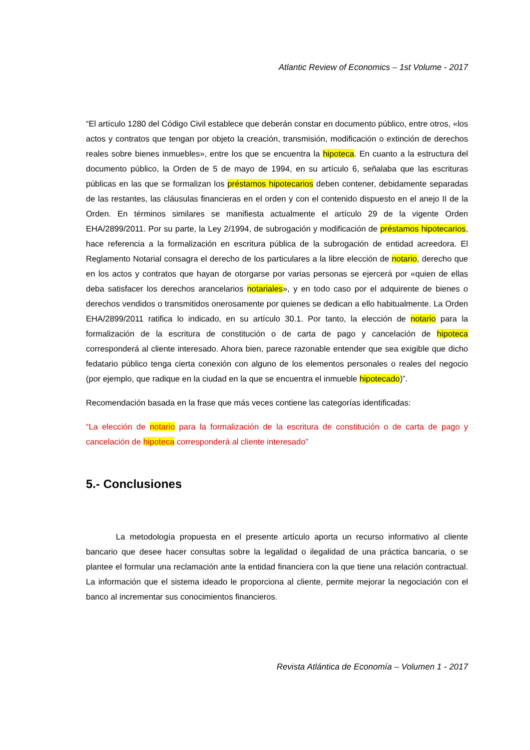Atlantic Review of Economics – 1st Volume - 2017
“El artículo 1280 del Código Civil establece que deberán constar en documento público, entre otros, «los actos y contratos que tengan por objeto la creación, transmisión, modificación o extinción de derechos reales sobre bienes inmuebles», entre los que se encuentra la hipoteca. En cuanto a la estructura del documento público, la Orden de 5 de mayo de 1994, en su artículo 6, señalaba que las escrituras públicas en las que se formalizan los préstamos hipotecarios deben contener, debidamente separadas de las restantes, las cláusulas financieras en el orden y con el contenido dispuesto en el anejo II de la Orden. En términos similares se manifiesta actualmente el artículo 29 de la vigente Orden EHA/2899/2011. Por su parte, la Ley 2/1994, de subrogación y modificación de préstamos hipotecarios, hace referencia a la formalización en escritura pública de la subrogación de entidad acreedora. El Reglamento Notarial consagra el derecho de los particulares a la libre elección de notario, derecho que en los actos y contratos que hayan de otorgarse por varias personas se ejercerá por «quien de ellas deba satisfacer los derechos arancelarios notariales», y en todo caso por el adquirente de bienes o derechos vendidos o transmitidos onerosamente por quienes se dedican a ello habitualmente. La Orden EHA/2899/2011 ratifica lo indicado, en su artículo 30.1. Por tanto, la elección de notario para la formalización de la escritura de constitución o de carta de pago y cancelación de hipoteca corresponderá al cliente interesado. Ahora bien, parece razonable entender que sea exigible que dicho fedatario público tenga cierta conexión con alguno de los elementos personales o reales del negocio (por ejemplo, que radique en la ciudad en la que se encuentra el inmueble hipotecado)”.
Recomendación basada en la frase que más veces contiene las categorías identificadas:
“La elección de notario para la formalización de la escritura de constitución o de carta de pago y cancelación de hipoteca corresponderá al cliente interesado”
5.- Conclusiones
La metodología propuesta en el presente artículo aporta un recurso informativo al cliente bancario que desee hacer consultas sobre la legalidad o ilegalidad de una práctica bancaria, o se plantee el formular una reclamación ante la entidad financiera con la que tiene una relación contractual. La información que el sistema ideado le proporciona al cliente, permite mejorar la negociación con el banco al incrementar sus conocimientos financieros.
Revista Atlántica de Economía – Volumen 1 - 2017